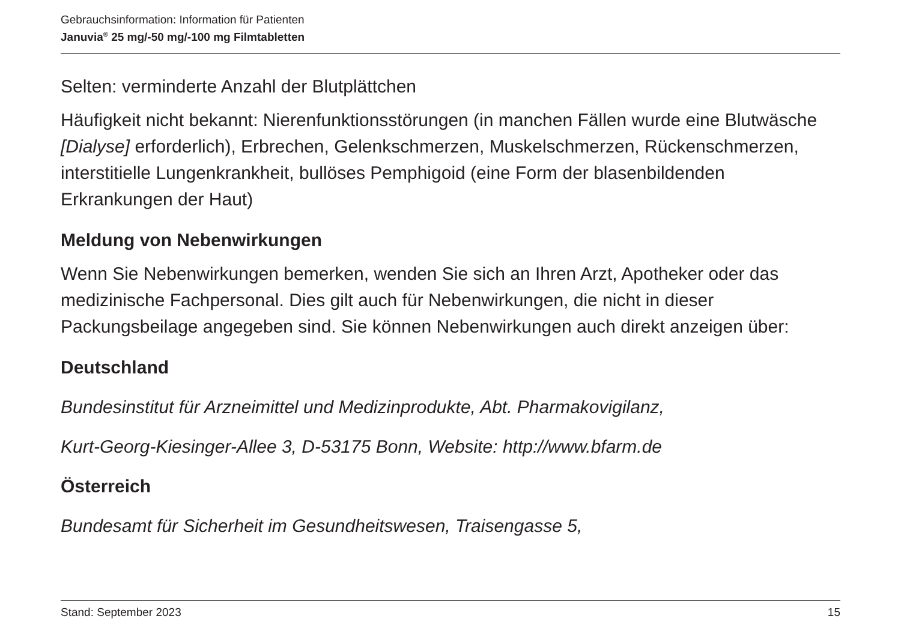Gebrauchsinformation: Information für Patienten
Januvia<sup>®</sup> 25 mg/-50 mg/-100 mg Filmtabletten
Selten: verminderte Anzahl der Blutplättchen
Häufigkeit nicht bekannt: Nierenfunktionsstörungen (in manchen Fällen wurde eine Blutwäsche [Dialyse] erforderlich), Erbrechen, Gelenkschmerzen, Muskelschmerzen, Rückenschmerzen, interstitielle Lungenkrankheit, bullöses Pemphigoid (eine Form der blasenbildenden Erkrankungen der Haut)
Meldung von Nebenwirkungen
Wenn Sie Nebenwirkungen bemerken, wenden Sie sich an Ihren Arzt, Apotheker oder das medizinische Fachpersonal. Dies gilt auch für Nebenwirkungen, die nicht in dieser Packungsbeilage angegeben sind. Sie können Nebenwirkungen auch direkt anzeigen über:
Deutschland
Bundesinstitut für Arzneimittel und Medizinprodukte, Abt. Pharmakovigilanz,
Kurt-Georg-Kiesinger-Allee 3, D-53175 Bonn, Website: http://www.bfarm.de
Österreich
Bundesamt für Sicherheit im Gesundheitswesen, Traisengasse 5,
Stand: September 2023 15